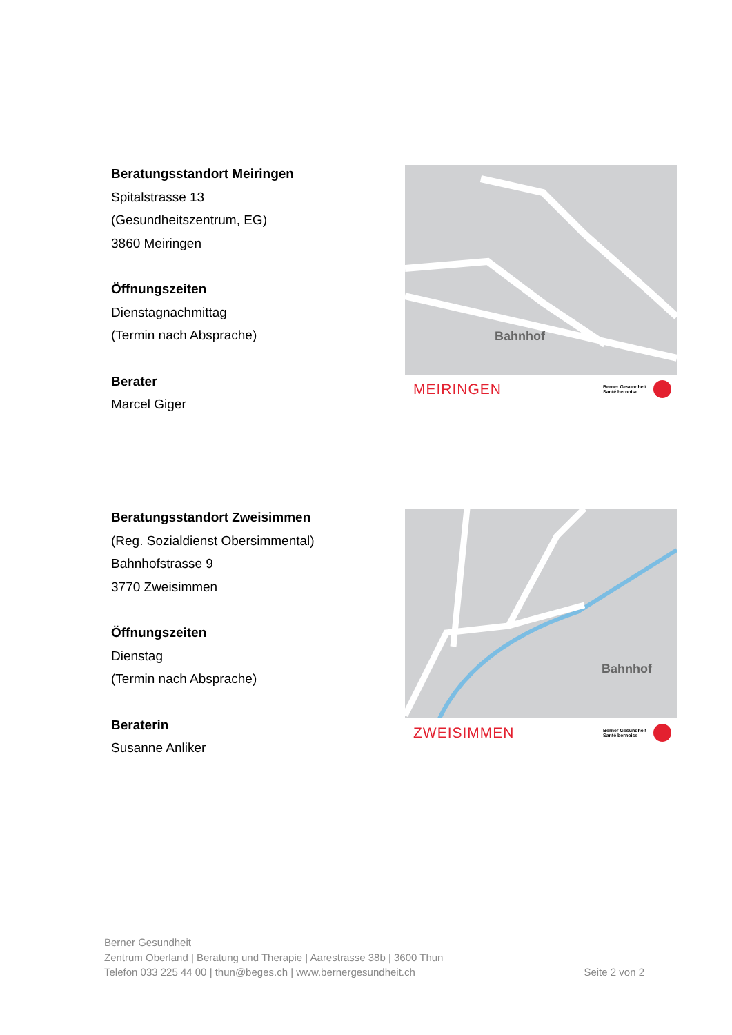Beratungsstandort Meiringen
Spitalstrasse 13
(Gesundheitszentrum, EG)
3860 Meiringen
Öffnungszeiten
Dienstagnachmittag
(Termin nach Absprache)
Berater
Marcel Giger
Bahnhof
MEIRINGEN Berner Gesundheit
Santé bernoise
Beratungsstandort Zweisimmen
(Reg. Sozialdienst Obersimmental)
Bahnhofstrasse 9
3770 Zweisimmen
Öffnungszeiten
Dienstag
(Termin nach Absprache)
Beraterin
Susanne Anliker
Bahnhof
ZWEISIMMEN Berner Gesundheit
Santé bernoise
Berner Gesundheit
Zentrum Oberland | Beratung und Therapie | Aarestrasse 38b | 3600 Thun
Telefon 033 225 44 00 | thun@beges.ch | www.bernergesundheit.ch Seite 2 von 2